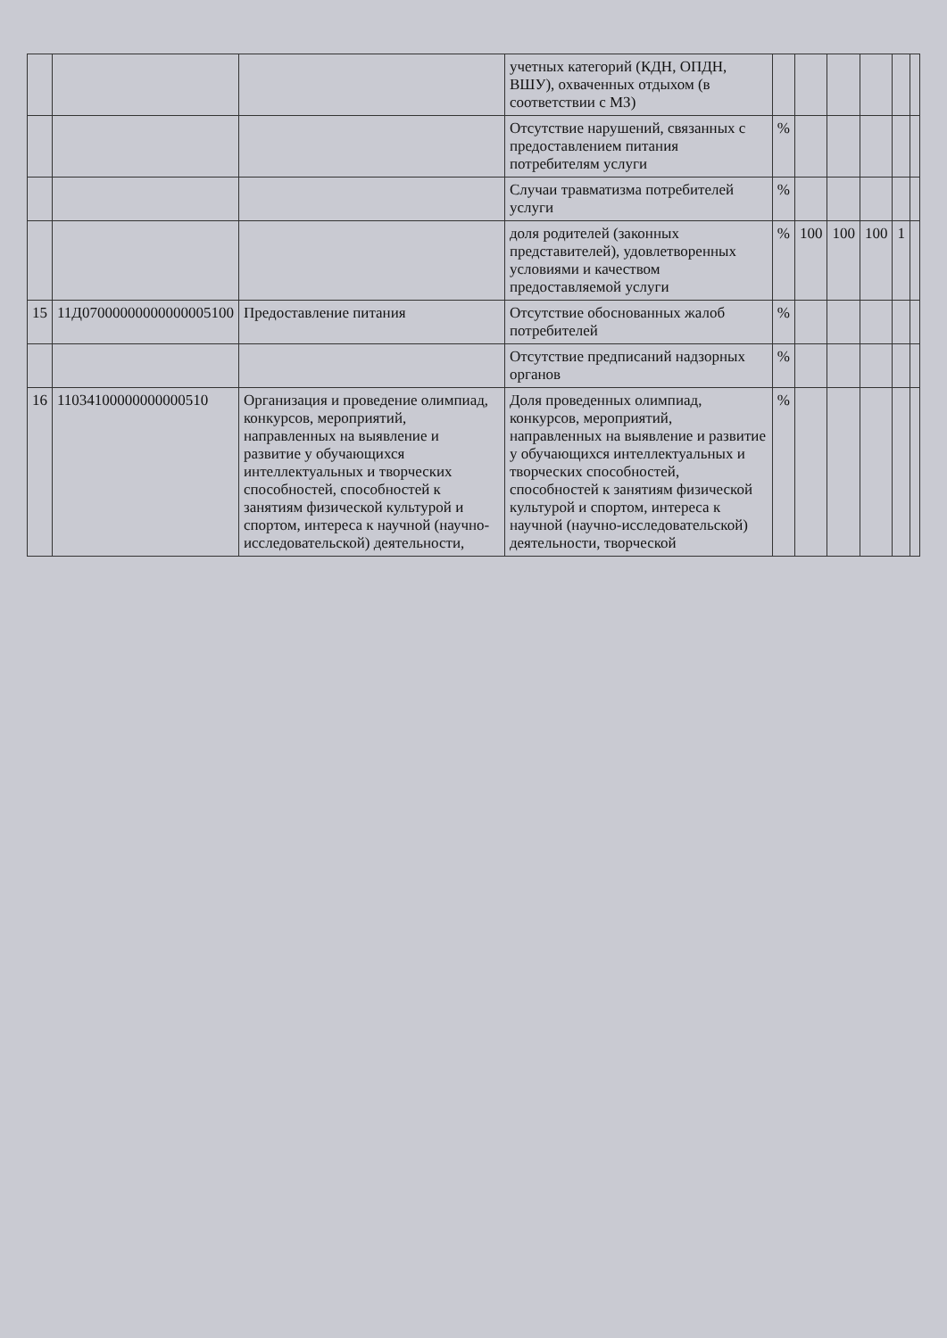| | | | учетных категорий (КДН, ОПДН, ВШУ), охваченных отдыхом (в соответствии с МЗ) | | | | | | |
| | | | Отсутствие нарушений, связанных с предоставлением питания потребителям услуги | % | | | | | |
| | | | Случаи травматизма потребителей услуги | % | | | | | |
| | | | доля родителей (законных представителей), удовлетворенных условиями и качеством предоставляемой услуги | % | 100 | 100 | 100 | 1 | |
| 15 | 11Д07000000000000005100 | Предоставление питания | Отсутствие обоснованных жалоб потребителей | % | | | | | |
| | | | Отсутствие предписаний надзорных органов | % | | | | | |
| 16 | 11034100000000000510 | Организация и проведение олимпиад, конкурсов, мероприятий, направленных на выявление и развитие у обучающихся интеллектуальных и творческих способностей, способностей к занятиям физической культурой и спортом, интереса к научной (научно-исследовательской) деятельности, | Доля проведенных олимпиад, конкурсов, мероприятий, направленных на выявление и развитие у обучающихся интеллектуальных и творческих способностей, способностей к занятиям физической культурой и спортом, интереса к научной (научно-исследовательской) деятельности, творческой | % | | | | | |